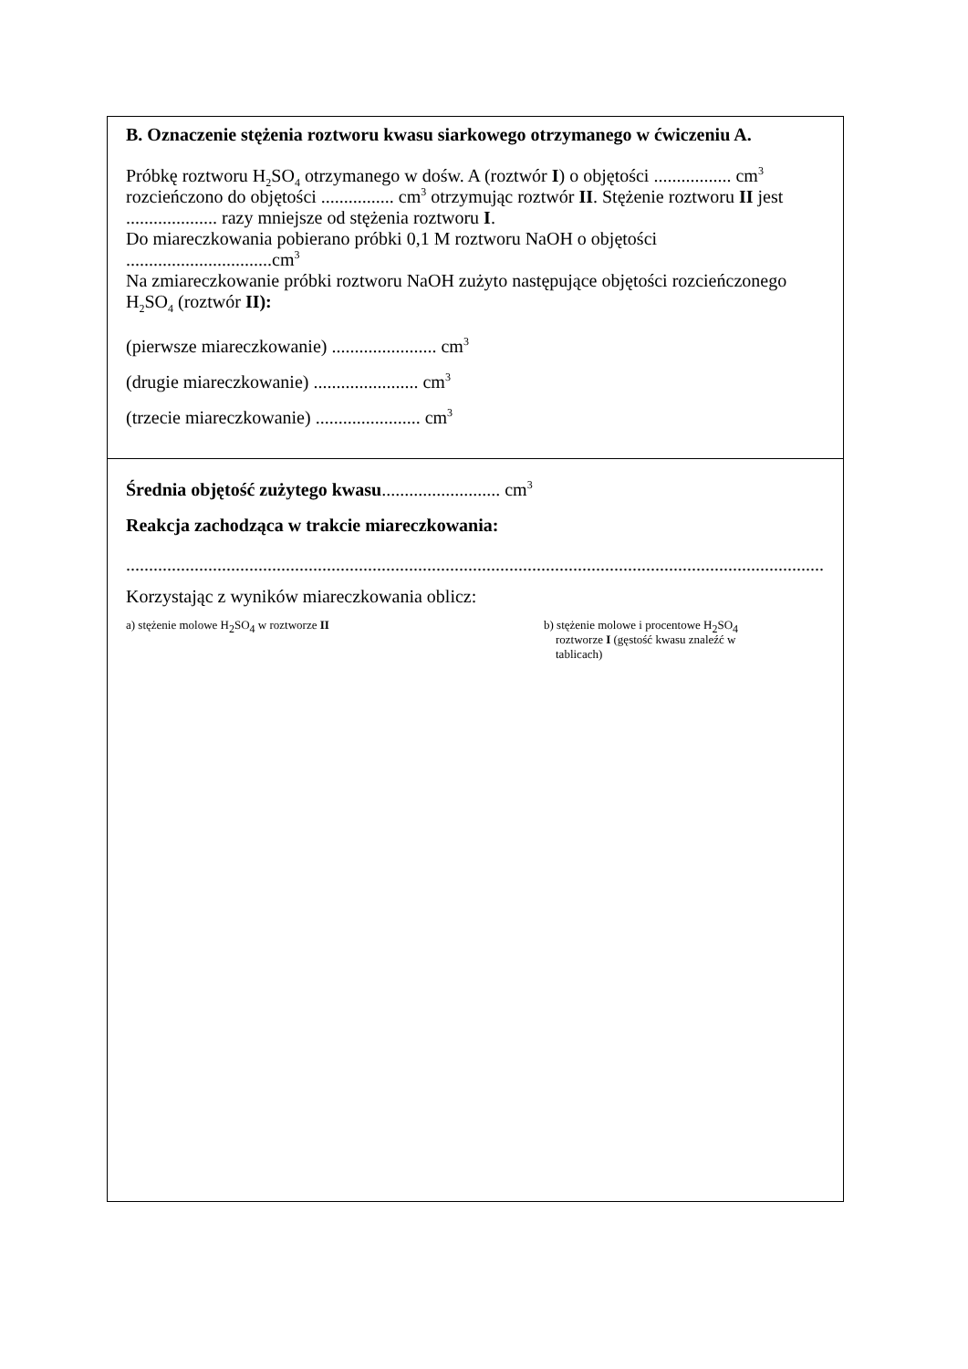B. Oznaczenie stężenia roztworu kwasu siarkowego otrzymanego w ćwiczeniu A.
Próbkę roztworu H<sub>2</sub>SO<sub>4</sub> otrzymanego w dośw. A (roztwór I) o objętości ................. cm<sup>3</sup> rozcieńczono do objętości ................ cm<sup>3</sup> otrzymując roztwór II. Stężenie roztworu II jest .................... razy mniejsze od stężenia roztworu I.
Do miareczkowania pobierano próbki 0,1 M roztworu NaOH o objętości
................................cm<sup>3</sup>
Na zmiareczkowanie próbki roztworu NaOH zużyto następujące objętości rozcieńczonego H<sub>2</sub>SO<sub>4</sub> (roztwór II):
(pierwsze miareczkowanie) ....................... cm<sup>3</sup>
(drugie miareczkowanie) ....................... cm<sup>3</sup>
(trzecie miareczkowanie) ....................... cm<sup>3</sup>
Średnia objętość zużytego kwasu.......................... cm<sup>3</sup>
Reakcja zachodząca w trakcie miareczkowania:
..........................................................................................................................................................
Korzystając z wyników miareczkowania oblicz:
a) stężenie molowe H<sub>2</sub>SO<sub>4</sub> w roztworze II
b) stężenie molowe i procentowe H<sub>2</sub>SO<sub>4</sub>
roztworze I (gęstość kwasu znaleźć w
tablicach)